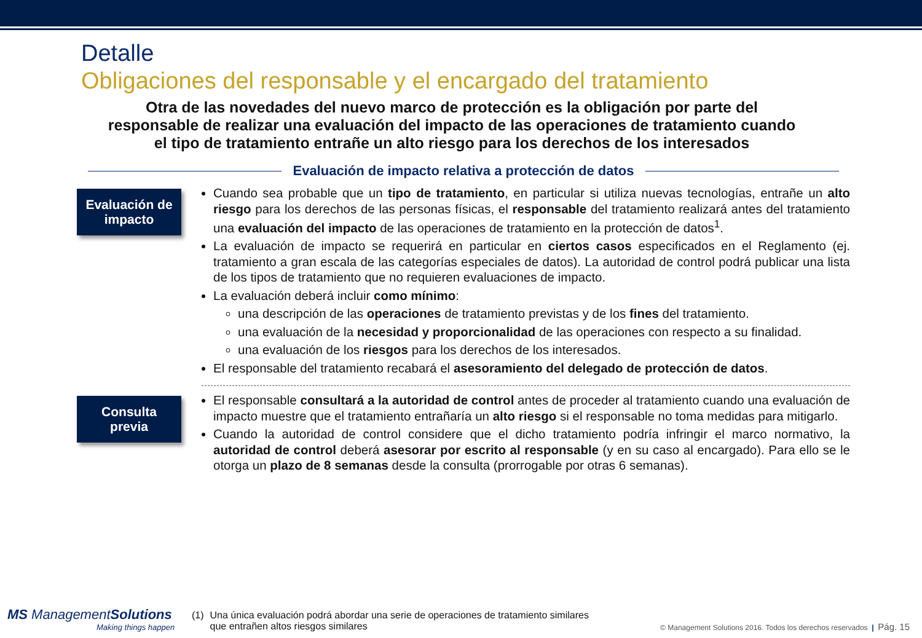Detalle
Obligaciones del responsable y el encargado del tratamiento
Otra de las novedades del nuevo marco de protección es la obligación por parte del responsable de realizar una evaluación del impacto de las operaciones de tratamiento cuando el tipo de tratamiento entrañe un alto riesgo para los derechos de los interesados
Evaluación de impacto relativa a protección de datos
Evaluación de
impacto
Cuando sea probable que un tipo de tratamiento, en particular si utiliza nuevas tecnologías, entrañe un alto riesgo para los derechos de las personas físicas, el responsable del tratamiento realizará antes del tratamiento una evaluación del impacto de las operaciones de tratamiento en la protección de datos<sup>1</sup>.
La evaluación de impacto se requerirá en particular en ciertos casos especificados en el Reglamento (ej. tratamiento a gran escala de las categorías especiales de datos). La autoridad de control podrá publicar una lista de los tipos de tratamiento que no requieren evaluaciones de impacto.
La evaluación deberá incluir como mínimo:
una descripción de las operaciones de tratamiento previstas y de los fines del tratamiento.
una evaluación de la necesidad y proporcionalidad de las operaciones con respecto a su finalidad.
una evaluación de los riesgos para los derechos de los interesados.
El responsable del tratamiento recabará el asesoramiento del delegado de protección de datos.
Consulta
previa
El responsable consultará a la autoridad de control antes de proceder al tratamiento cuando una evaluación de impacto muestre que el tratamiento entrañaría un alto riesgo si el responsable no toma medidas para mitigarlo.
Cuando la autoridad de control considere que el dicho tratamiento podría infringir el marco normativo, la autoridad de control deberá asesorar por escrito al responsable (y en su caso al encargado). Para ello se le otorga un plazo de 8 semanas desde la consulta (prorrogable por otras 6 semanas).
MS ManagementSolutions
Making things happen
(1) Una única evaluación podrá abordar una serie de operaciones de tratamiento similares
que entrañen altos riesgos similares
© Management Solutions 2016. Todos los derechos reservados | Pág. 15